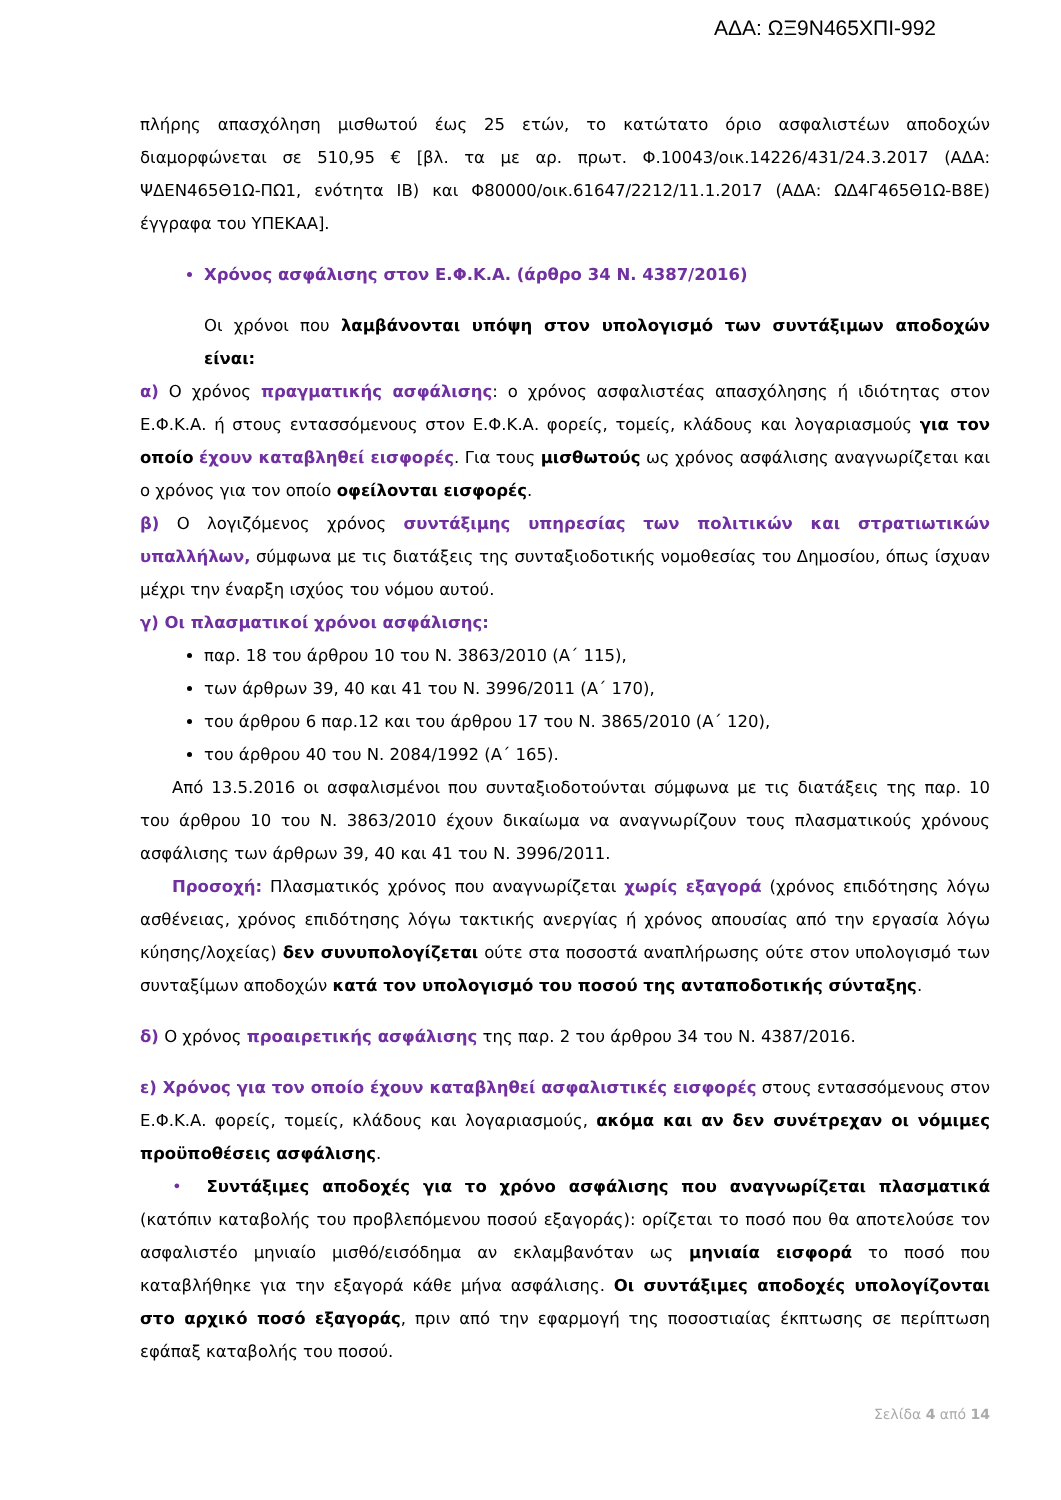ΑΔΑ: ΩΞ9Ν465ΧΠΙ-992
πλήρης απασχόληση μισθωτού έως 25 ετών, το κατώτατο όριο ασφαλιστέων αποδοχών διαμορφώνεται σε 510,95 € [βλ. τα με αρ. πρωτ. Φ.10043/οικ.14226/431/24.3.2017 (ΑΔΑ: ΨΔΕΝ465Θ1Ω-ΠΩ1, ενότητα ΙΒ) και Φ80000/οικ.61647/2212/11.1.2017 (ΑΔΑ: ΩΔ4Γ465Θ1Ω-Β8Ε) έγγραφα του ΥΠΕΚΑΑ].
Χρόνος ασφάλισης στον Ε.Φ.Κ.Α. (άρθρο 34 Ν. 4387/2016)
Οι χρόνοι που λαμβάνονται υπόψη στον υπολογισμό των συντάξιμων αποδοχών είναι:
α) Ο χρόνος πραγματικής ασφάλισης: ο χρόνος ασφαλιστέας απασχόλησης ή ιδιότητας στον Ε.Φ.Κ.Α. ή στους εντασσόμενους στον Ε.Φ.Κ.Α. φορείς, τομείς, κλάδους και λογαριασμούς για τον οποίο έχουν καταβληθεί εισφορές. Για τους μισθωτούς ως χρόνος ασφάλισης αναγνωρίζεται και ο χρόνος για τον οποίο οφείλονται εισφορές.
β) Ο λογιζόμενος χρόνος συντάξιμης υπηρεσίας των πολιτικών και στρατιωτικών υπαλλήλων, σύμφωνα με τις διατάξεις της συνταξιοδοτικής νομοθεσίας του Δημοσίου, όπως ίσχυαν μέχρι την έναρξη ισχύος του νόμου αυτού.
γ) Οι πλασματικοί χρόνοι ασφάλισης:
παρ. 18 του άρθρου 10 του Ν. 3863/2010 (Α΄ 115),
των άρθρων 39, 40 και 41 του Ν. 3996/2011 (Α΄ 170),
του άρθρου 6 παρ.12 και του άρθρου 17 του Ν. 3865/2010 (Α΄ 120),
του άρθρου 40 του Ν. 2084/1992 (Α΄ 165).
Από 13.5.2016 οι ασφαλισμένοι που συνταξιοδοτούνται σύμφωνα με τις διατάξεις της παρ. 10 του άρθρου 10 του Ν. 3863/2010 έχουν δικαίωμα να αναγνωρίζουν τους πλασματικούς χρόνους ασφάλισης των άρθρων 39, 40 και 41 του Ν. 3996/2011.
Προσοχή: Πλασματικός χρόνος που αναγνωρίζεται χωρίς εξαγορά (χρόνος επιδότησης λόγω ασθένειας, χρόνος επιδότησης λόγω τακτικής ανεργίας ή χρόνος απουσίας από την εργασία λόγω κύησης/λοχείας) δεν συνυπολογίζεται ούτε στα ποσοστά αναπλήρωσης ούτε στον υπολογισμό των συνταξίμων αποδοχών κατά τον υπολογισμό του ποσού της ανταποδοτικής σύνταξης.
δ) Ο χρόνος προαιρετικής ασφάλισης της παρ. 2 του άρθρου 34 του Ν. 4387/2016.
ε) Χρόνος για τον οποίο έχουν καταβληθεί ασφαλιστικές εισφορές στους εντασσόμενους στον Ε.Φ.Κ.Α. φορείς, τομείς, κλάδους και λογαριασμούς, ακόμα και αν δεν συνέτρεχαν οι νόμιμες προϋποθέσεις ασφάλισης.
• Συντάξιμες αποδοχές για το χρόνο ασφάλισης που αναγνωρίζεται πλασματικά (κατόπιν καταβολής του προβλεπόμενου ποσού εξαγοράς): ορίζεται το ποσό που θα αποτελούσε τον ασφαλιστέο μηνιαίο μισθό/εισόδημα αν εκλαμβανόταν ως μηνιαία εισφορά το ποσό που καταβλήθηκε για την εξαγορά κάθε μήνα ασφάλισης. Οι συντάξιμες αποδοχές υπολογίζονται στο αρχικό ποσό εξαγοράς, πριν από την εφαρμογή της ποσοστιαίας έκπτωσης σε περίπτωση εφάπαξ καταβολής του ποσού.
Σελίδα 4 από 14